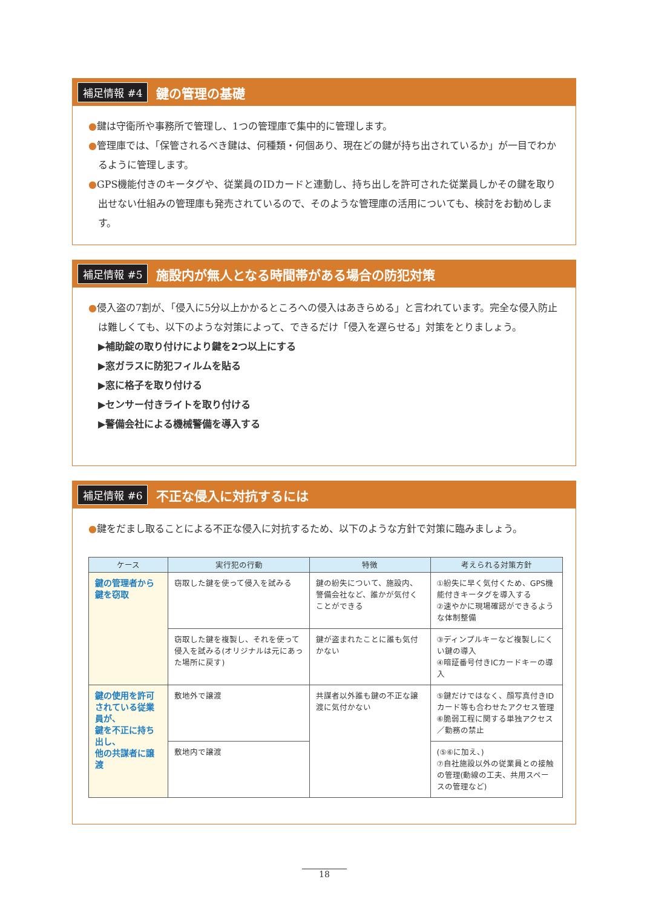補足情報 #4 鍵の管理の基礎
●鍵は守衛所や事務所で管理し、1つの管理庫で集中的に管理します。
●管理庫では、「保管されるべき鍵は、何種類・何個あり、現在どの鍵が持ち出されているか」が一目でわかるように管理します。
●GPS機能付きのキータグや、従業員のIDカードと連動し、持ち出しを許可された従業員しかその鍵を取り出せない仕組みの管理庫も発売されているので、そのような管理庫の活用についても、検討をお勧めします。
補足情報 #5 施設内が無人となる時間帯がある場合の防犯対策
●侵入盗の7割が、「侵入に5分以上かかるところへの侵入はあきらめる」と言われています。完全な侵入防止は難しくても、以下のような対策によって、できるだけ「侵入を遅らせる」対策をとりましょう。
▶補助錠の取り付けにより鍵を2つ以上にする
▶窓ガラスに防犯フィルムを貼る
▶窓に格子を取り付ける
▶センサー付きライトを取り付ける
▶警備会社による機械警備を導入する
補足情報 #6 不正な侵入に対抗するには
●鍵をだまし取ることによる不正な侵入に対抗するため、以下のような方針で対策に臨みましょう。
| ケース | 実行犯の行動 | 特徴 | 考えられる対策方針 |
| --- | --- | --- | --- |
| 鍵の管理者から 鍵を窃取 | 窃取した鍵を使って侵入を試みる | 鍵の紛失について、施設内、警備会社など、誰かが気付くことができる | ①紛失に早く気付くため、GPS機能付きキータグを導入する ②速やかに現場確認ができるような体制整備 |
| | 窃取した鍵を複製し、それを使って侵入を試みる(オリジナルは元にあった場所に戻す) | 鍵が盗まれたことに誰も気付かない | ③ディンプルキーなど複製しにくい鍵の導入 ④暗証番号付きICカードキーの導入 |
| 鍵の使用を許可されている従業員が、 鍵を不正に持ち出し、 他の共謀者に譲渡 | 敷地外で譲渡 | 共謀者以外誰も鍵の不正な譲渡に気付かない | ⑤鍵だけではなく、顔写真付きIDカード等も合わせたアクセス管理 ⑥脆弱工程に関する単独アクセス／勤務の禁止 |
| | 敷地内で譲渡 | | (⑤⑥に加え、) ⑦自社施設以外の従業員との接触の管理(動線の工夫、共用スペースの管理など) |
18